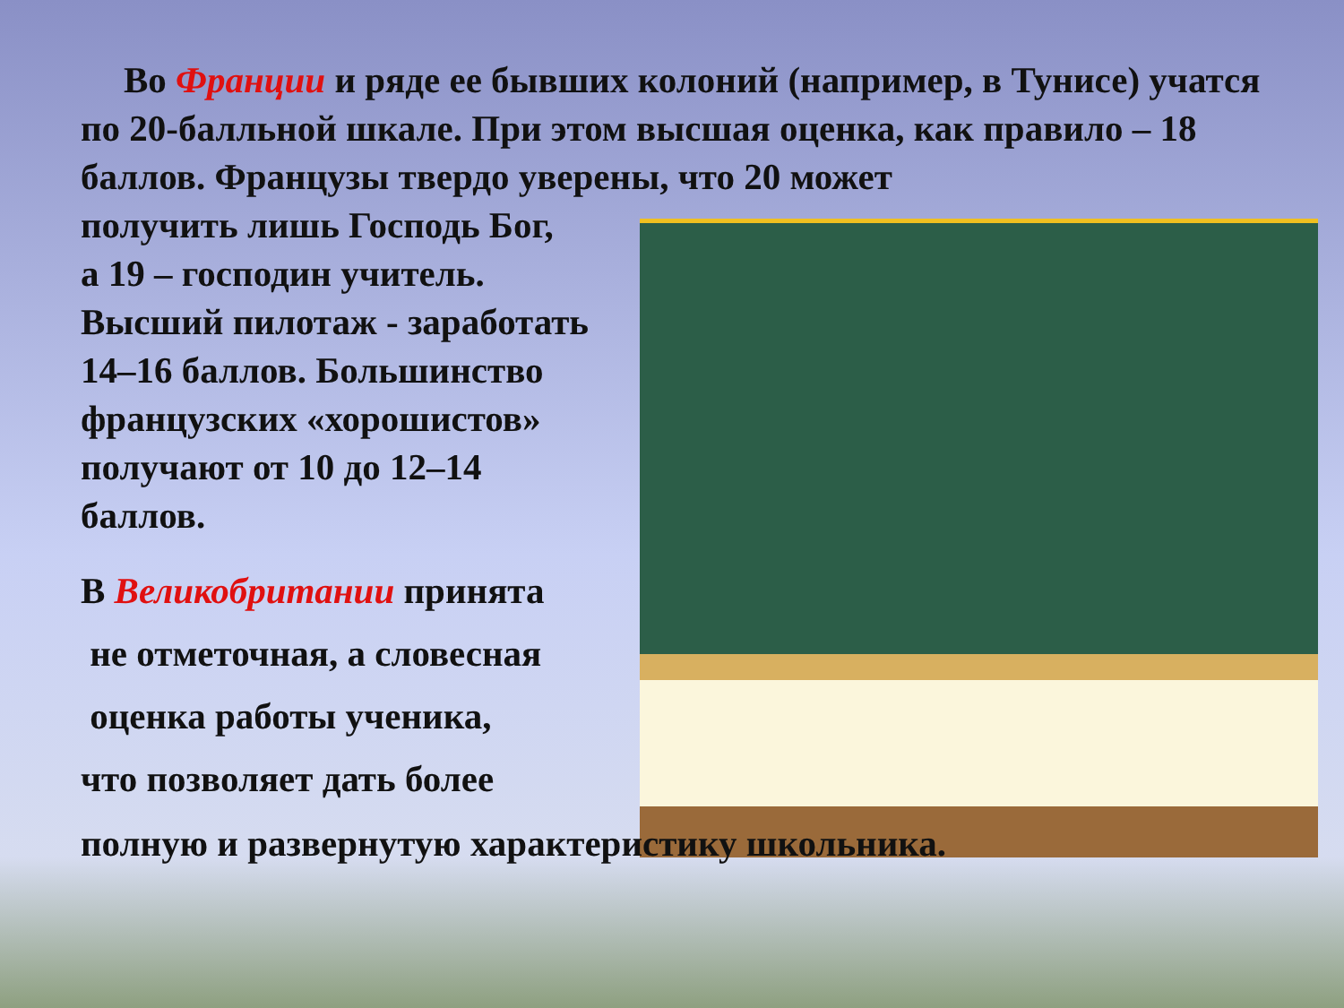Во Франции и ряде ее бывших колоний (например, в Тунисе) учатся по 20-балльной шкале. При этом высшая оценка, как правило – 18 баллов. Французы твердо уверены, что 20 может
получить лишь Господь Бог,
а 19 – господин учитель.
Высший пилотаж - заработать
14–16 баллов. Большинство
французских «хорошистов»
получают от 10 до 12–14
баллов.
В Великобритании принята
не отметочная, а словесная
оценка работы ученика,
что позволяет дать более
полную и развернутую характеристику школьника.